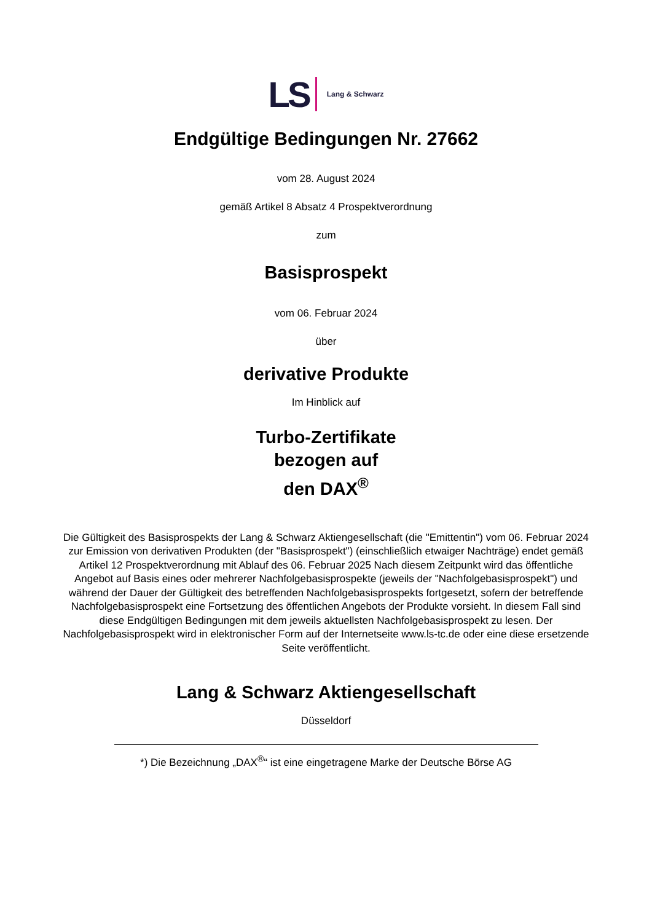LS Lang & Schwarz
Endgültige Bedingungen Nr. 27662
vom 28. August 2024
gemäß Artikel 8 Absatz 4 Prospektverordnung
zum
Basisprospekt
vom 06. Februar 2024
über
derivative Produkte
Im Hinblick auf
Turbo-Zertifikate
bezogen auf
den DAX<sup>®</sup>
Die Gültigkeit des Basisprospekts der Lang & Schwarz Aktiengesellschaft (die "Emittentin") vom 06. Februar 2024 zur Emission von derivativen Produkten (der "Basisprospekt") (einschließlich etwaiger Nachträge) endet gemäß Artikel 12 Prospektverordnung mit Ablauf des 06. Februar 2025 Nach diesem Zeitpunkt wird das öffentliche Angebot auf Basis eines oder mehrerer Nachfolgebasisprospekte (jeweils der "Nachfolgebasisprospekt") und während der Dauer der Gültigkeit des betreffenden Nachfolgebasisprospekts fortgesetzt, sofern der betreffende Nachfolgebasisprospekt eine Fortsetzung des öffentlichen Angebots der Produkte vorsieht. In diesem Fall sind diese Endgültigen Bedingungen mit dem jeweils aktuellsten Nachfolgebasisprospekt zu lesen. Der Nachfolgebasisprospekt wird in elektronischer Form auf der Internetseite www.ls-tc.de oder eine diese ersetzende Seite veröffentlicht.
Lang & Schwarz Aktiengesellschaft
Düsseldorf
*) Die Bezeichnung „DAX<sup>®</sup>“ ist eine eingetragene Marke der Deutsche Börse AG